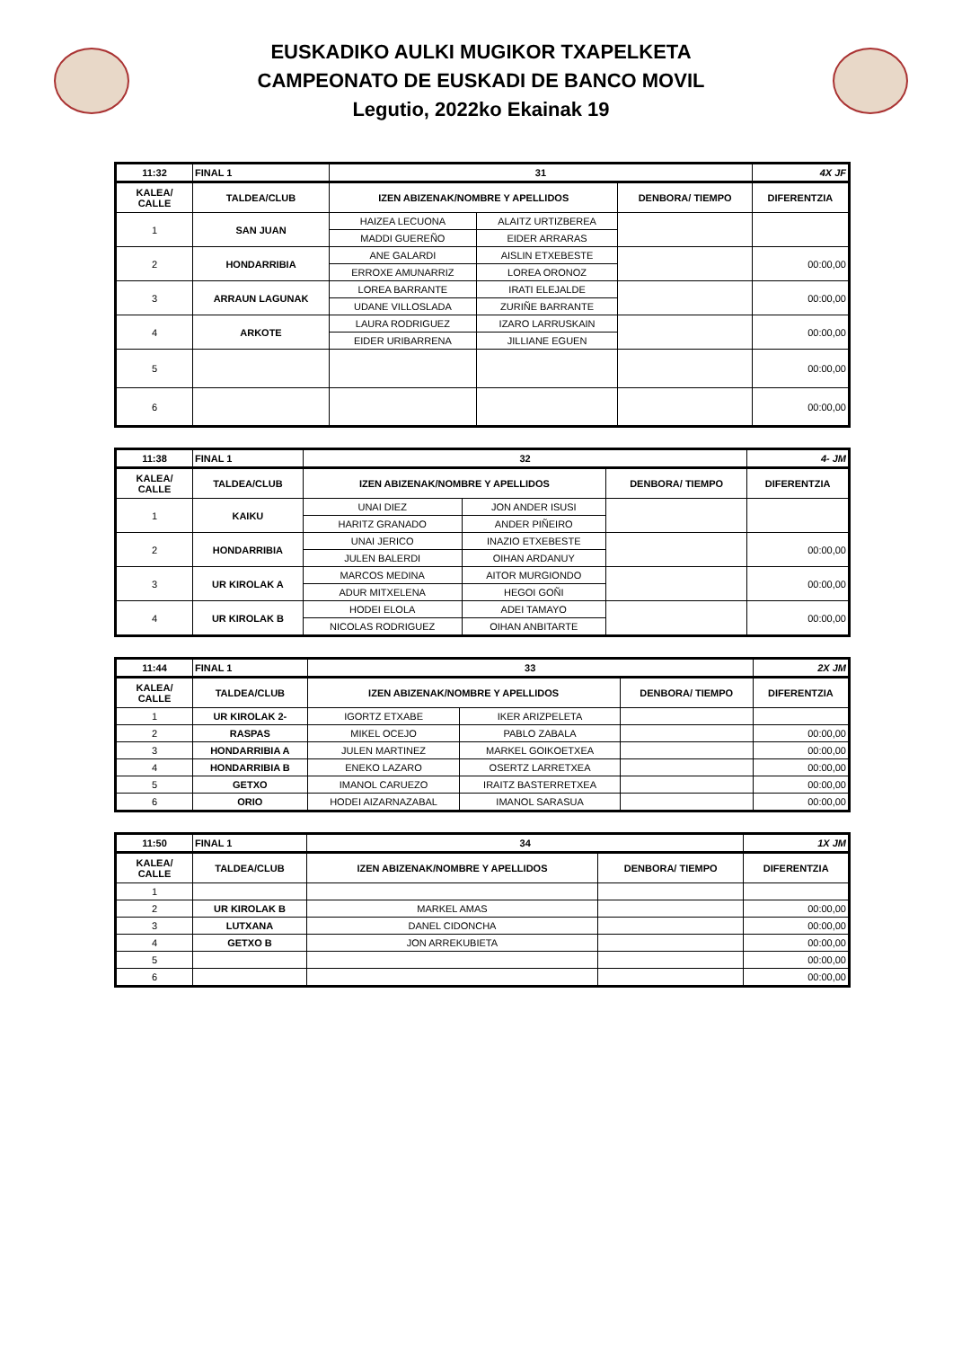EUSKADIKO AULKI MUGIKOR TXAPELKETA
CAMPEONATO DE EUSKADI DE BANCO MOVIL
Legutio, 2022ko Ekainak 19
| 11:32 | FINAL 1 | 31 | | | 4X JF |
| KALEA/ CALLE | TALDEA/CLUB | IZEN ABIZENAK/NOMBRE Y APELLIDOS | | DENBORA/ TIEMPO | DIFERENTZIA |
| 1 | SAN JUAN | HAIZEA LECUONA | ALAITZ URTIZBEREA | | |
| | | MADDI GUEREÑO | EIDER ARRARAS | | |
| 2 | HONDARRIBIA | ANE GALARDI | AISLIN ETXEBESTE | | 00:00,00 |
| | | ERROXE AMUNARRIZ | LOREA ORONOZ | | |
| 3 | ARRAUN LAGUNAK | LOREA BARRANTE | IRATI ELEJALDE | | 00:00,00 |
| | | UDANE VILLOSLADA | ZURIÑE BARRANTE | | |
| 4 | ARKOTE | LAURA RODRIGUEZ | IZARO LARRUSKAIN | | 00:00,00 |
| | | EIDER URIBARRENA | JILLIANE EGUEN | | |
| 5 | | | | | 00:00,00 |
| 6 | | | | | 00:00,00 |
| 11:38 | FINAL 1 | 32 | | | 4- JM |
| KALEA/ CALLE | TALDEA/CLUB | IZEN ABIZENAK/NOMBRE Y APELLIDOS | | DENBORA/ TIEMPO | DIFERENTZIA |
| 1 | KAIKU | UNAI DIEZ | JON ANDER ISUSI | | |
| | | HARITZ GRANADO | ANDER PIÑEIRO | | |
| 2 | HONDARRIBIA | UNAI JERICO | INAZIO ETXEBESTE | | 00:00,00 |
| | | JULEN BALERDI | OIHAN ARDANUY | | |
| 3 | UR KIROLAK A | MARCOS MEDINA | AITOR MURGIONDO | | 00:00,00 |
| | | ADUR MITXELENA | HEGOI GOÑI | | |
| 4 | UR KIROLAK B | HODEI ELOLA | ADEI TAMAYO | | 00:00,00 |
| | | NICOLAS RODRIGUEZ | OIHAN ANBITARTE | | |
| 11:44 | FINAL 1 | 33 | | | 2X JM |
| KALEA/ CALLE | TALDEA/CLUB | IZEN ABIZENAK/NOMBRE Y APELLIDOS | | DENBORA/ TIEMPO | DIFERENTZIA |
| 1 | UR KIROLAK 2- | IGORTZ ETXABE | IKER ARIZPELETA | | |
| 2 | RASPAS | MIKEL OCEJO | PABLO ZABALA | | 00:00,00 |
| 3 | HONDARRIBIA A | JULEN MARTINEZ | MARKEL GOIKOETXEA | | 00:00,00 |
| 4 | HONDARRIBIA B | ENEKO LAZARO | OSERTZ LARRETXEA | | 00:00,00 |
| 5 | GETXO | IMANOL CARUEZO | IRAITZ BASTERRETXEA | | 00:00,00 |
| 6 | ORIO | HODEI AIZARNAZABAL | IMANOL SARASUA | | 00:00,00 |
| 11:50 | FINAL 1 | 34 | | 1X JM |
| KALEA/ CALLE | TALDEA/CLUB | IZEN ABIZENAK/NOMBRE Y APELLIDOS | DENBORA/ TIEMPO | DIFERENTZIA |
| 1 | | | | |
| 2 | UR KIROLAK B | MARKEL AMAS | | 00:00,00 |
| 3 | LUTXANA | DANEL CIDONCHA | | 00:00,00 |
| 4 | GETXO B | JON ARREKUBIETA | | 00:00,00 |
| 5 | | | | 00:00,00 |
| 6 | | | | 00:00,00 |